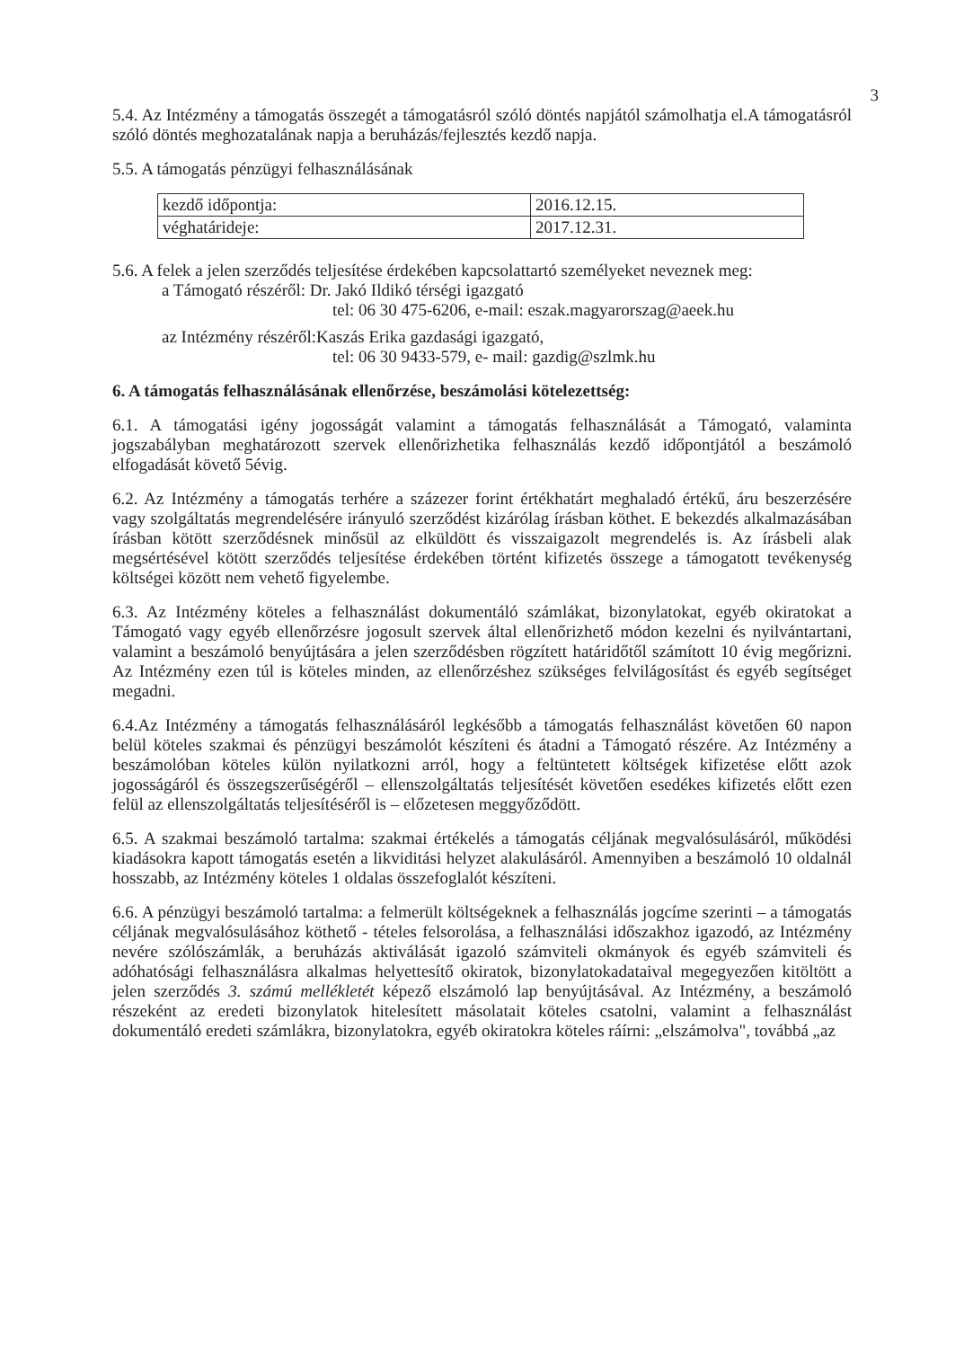3
5.4. Az Intézmény a támogatás összegét a támogatásról szóló döntés napjától számolhatja el.A támogatásról szóló döntés meghozatalának napja a beruházás/fejlesztés kezdő napja.
5.5. A támogatás pénzügyi felhasználásának
| kezdő időpontja: | 2016.12.15. |
| véghatárideje: | 2017.12.31. |
5.6. A felek a jelen szerződés teljesítése érdekében kapcsolattartó személyeket neveznek meg:
a Támogató részéről: Dr. Jakó Ildikó térségi igazgató
tel: 06 30 475-6206, e-mail: eszak.magyarorszag@aeek.hu
az Intézmény részéről:Kaszás Erika gazdasági igazgató,
tel: 06 30 9433-579, e- mail: gazdig@szlmk.hu
6. A támogatás felhasználásának ellenőrzése, beszámolási kötelezettség:
6.1. A támogatási igény jogosságát valamint a támogatás felhasználását a Támogató, valaminta jogszabályban meghatározott szervek ellenőrizhetika felhasználás kezdő időpontjától a beszámoló elfogadását követő 5évig.
6.2. Az Intézmény a támogatás terhére a százezer forint értékhatárt meghaladó értékű, áru beszerzésére vagy szolgáltatás megrendelésére irányuló szerződést kizárólag írásban köthet. E bekezdés alkalmazásában írásban kötött szerződésnek minősül az elküldött és visszaigazolt megrendelés is. Az írásbeli alak megsértésével kötött szerződés teljesítése érdekében történt kifizetés összege a támogatott tevékenység költségei között nem vehető figyelembe.
6.3. Az Intézmény köteles a felhasználást dokumentáló számlákat, bizonylatokat, egyéb okiratokat a Támogató vagy egyéb ellenőrzésre jogosult szervek által ellenőrizhető módon kezelni és nyilvántartani, valamint a beszámoló benyújtására a jelen szerződésben rögzített határidőtől számított 10 évig megőrizni. Az Intézmény ezen túl is köteles minden, az ellenőrzéshez szükséges felvilágosítást és egyéb segítséget megadni.
6.4.Az Intézmény a támogatás felhasználásáról legkésőbb a támogatás felhasználást követően 60 napon belül köteles szakmai és pénzügyi beszámolót készíteni és átadni a Támogató részére. Az Intézmény a beszámolóban köteles külön nyilatkozni arról, hogy a feltüntetett költségek kifizetése előtt azok jogosságáról és összegszerűségéről – ellenszolgáltatás teljesítését követően esedékes kifizetés előtt ezen felül az ellenszolgáltatás teljesítéséről is – előzetesen meggyőződött.
6.5. A szakmai beszámoló tartalma: szakmai értékelés a támogatás céljának megvalósulásáról, működési kiadásokra kapott támogatás esetén a likviditási helyzet alakulásáról. Amennyiben a beszámoló 10 oldalnál hosszabb, az Intézmény köteles 1 oldalas összefoglalót készíteni.
6.6. A pénzügyi beszámoló tartalma: a felmerült költségeknek a felhasználás jogcíme szerinti – a támogatás céljának megvalósulásához köthető - tételes felsorolása, a felhasználási időszakhoz igazodó, az Intézmény nevére szólószámlák, a beruházás aktiválását igazoló számviteli okmányok és egyéb számviteli és adóhatósági felhasználásra alkalmas helyettesítő okiratok, bizonylatokadataival megegyezően kitöltött a jelen szerződés 3. számú mellékletét képező elszámoló lap benyújtásával. Az Intézmény, a beszámoló részeként az eredeti bizonylatok hitelesített másolatait köteles csatolni, valamint a felhasználást dokumentáló eredeti számlákra, bizonylatokra, egyéb okiratokra köteles ráírni: „elszámolva", továbbá „az